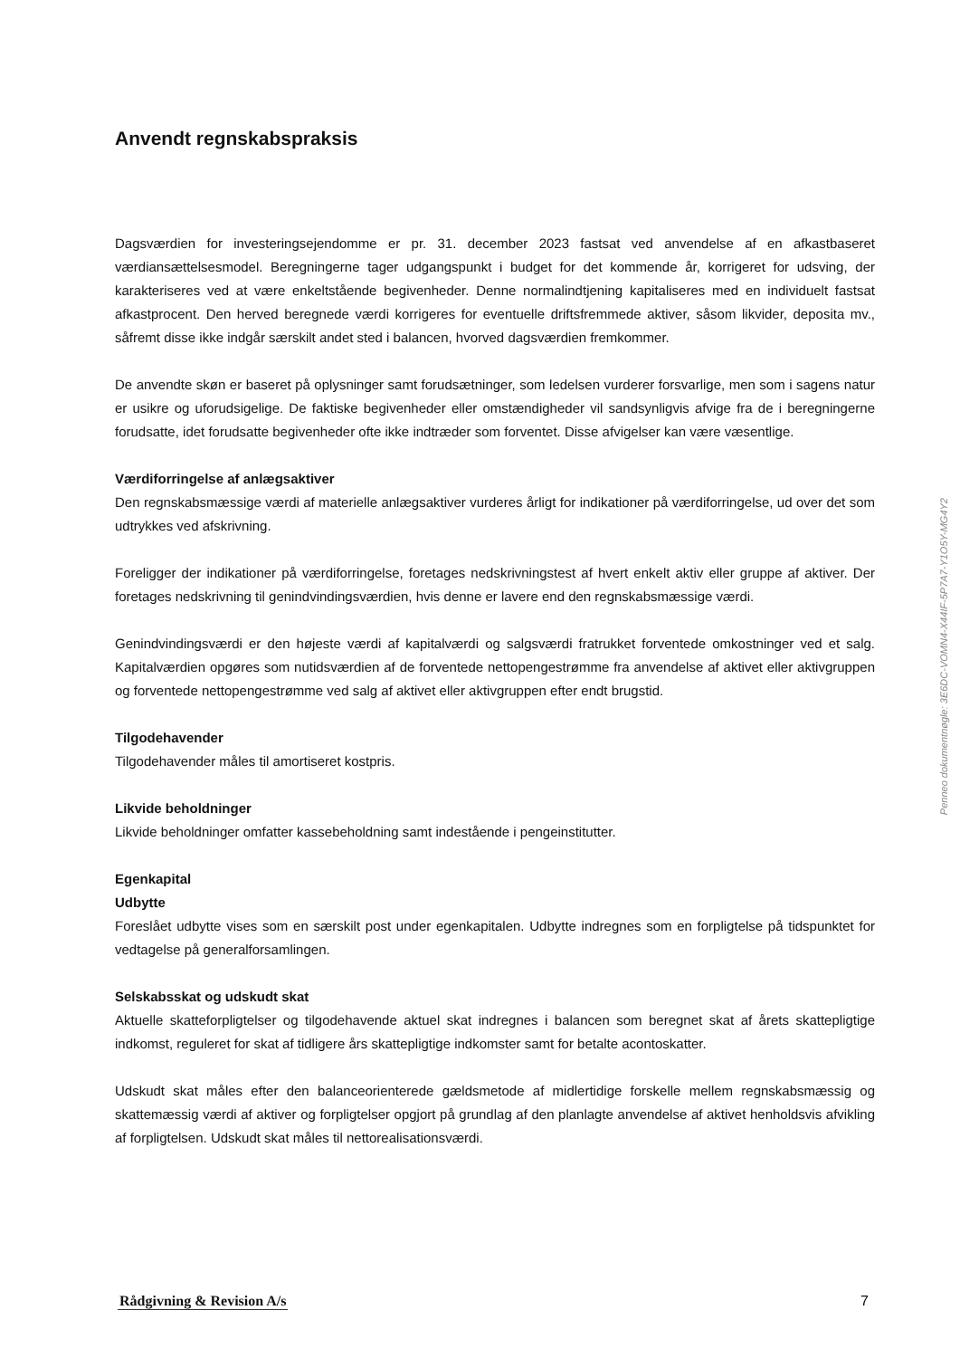Anvendt regnskabspraksis
Dagsværdien for investeringsejendomme er pr. 31. december 2023 fastsat ved anvendelse af en afkastbaseret værdiansættelsesmodel. Beregningerne tager udgangspunkt i budget for det kommende år, korrigeret for udsving, der karakteriseres ved at være enkeltstående begivenheder. Denne normalindtjening kapitaliseres med en individuelt fastsat afkastprocent. Den herved beregnede værdi korrigeres for eventuelle driftsfremmede aktiver, såsom likvider, deposita mv., såfremt disse ikke indgår særskilt andet sted i balancen, hvorved dagsværdien fremkommer.
De anvendte skøn er baseret på oplysninger samt forudsætninger, som ledelsen vurderer forsvarlige, men som i sagens natur er usikre og uforudsigelige. De faktiske begivenheder eller omstændigheder vil sandsynligvis afvige fra de i beregningerne forudsatte, idet forudsatte begivenheder ofte ikke indtræder som forventet. Disse afvigelser kan være væsentlige.
Værdiforringelse af anlægsaktiver
Den regnskabsmæssige værdi af materielle anlægsaktiver vurderes årligt for indikationer på værdiforringelse, ud over det som udtrykkes ved afskrivning.
Foreligger der indikationer på værdiforringelse, foretages nedskrivningstest af hvert enkelt aktiv eller gruppe af aktiver. Der foretages nedskrivning til genindvindingsværdien, hvis denne er lavere end den regnskabsmæssige værdi.
Genindvindingsværdi er den højeste værdi af kapitalværdi og salgsværdi fratrukket forventede omkostninger ved et salg. Kapitalværdien opgøres som nutidsværdien af de forventede nettopengestrømme fra anvendelse af aktivet eller aktivgruppen og forventede nettopengestrømme ved salg af aktivet eller aktivgruppen efter endt brugstid.
Tilgodehavender
Tilgodehavender måles til amortiseret kostpris.
Likvide beholdninger
Likvide beholdninger omfatter kassebeholdning samt indestående i pengeinstitutter.
Egenkapital
Udbytte
Foreslået udbytte vises som en særskilt post under egenkapitalen. Udbytte indregnes som en forpligtelse på tidspunktet for vedtagelse på generalforsamlingen.
Selskabsskat og udskudt skat
Aktuelle skatteforpligtelser og tilgodehavende aktuel skat indregnes i balancen som beregnet skat af årets skattepligtige indkomst, reguleret for skat af tidligere års skattepligtige indkomster samt for betalte acontoskatter.
Udskudt skat måles efter den balanceorienterede gældsmetode af midlertidige forskelle mellem regnskabsmæssig og skattemæssig værdi af aktiver og forpligtelser opgjort på grundlag af den planlagte anvendelse af aktivet henholdsvis afvikling af forpligtelsen. Udskudt skat måles til nettorealisationsværdi.
Penneo dokumentnøgle: 3E6DC-VOMN4-X44IF-5P7A7-Y1O5Y-MG4Y2
Rådgivning & Revision A/s 7